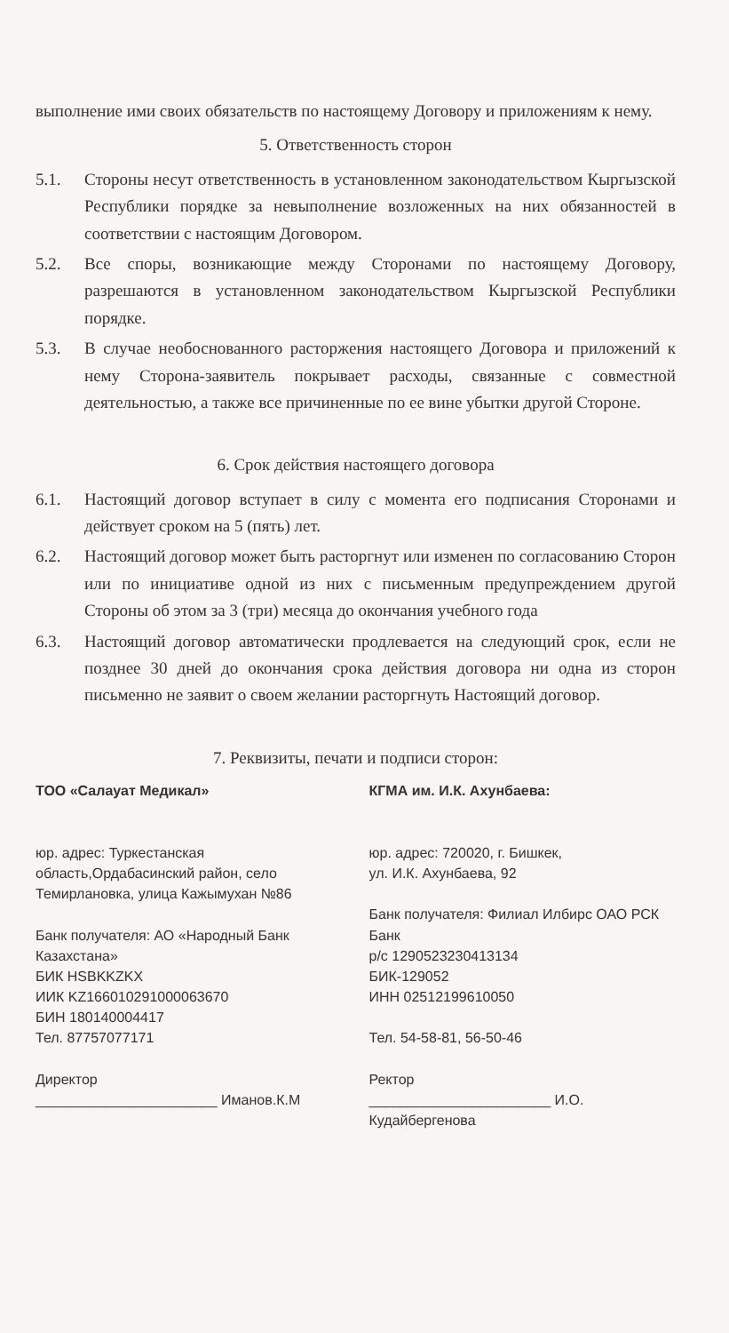выполнение ими своих обязательств по настоящему Договору и приложениям к нему.
5. Ответственность сторон
5.1. Стороны несут ответственность в установленном законодательством Кыргызской Республики порядке за невыполнение возложенных на них обязанностей в соответствии с настоящим Договором.
5.2. Все споры, возникающие между Сторонами по настоящему Договору, разрешаются в установленном законодательством Кыргызской Республики порядке.
5.3. В случае необоснованного расторжения настоящего Договора и приложений к нему Сторона-заявитель покрывает расходы, связанные с совместной деятельностью, а также все причиненные по ее вине убытки другой Стороне.
6. Срок действия настоящего договора
6.1. Настоящий договор вступает в силу с момента его подписания Сторонами и действует сроком на 5 (пять) лет.
6.2. Настоящий договор может быть расторгнут или изменен по согласованию Сторон или по инициативе одной из них с письменным предупреждением другой Стороны об этом за 3 (три) месяца до окончания учебного года
6.3. Настоящий договор автоматически продлевается на следующий срок, если не позднее 30 дней до окончания срока действия договора ни одна из сторон письменно не заявит о своем желании расторгнуть Настоящий договор.
7. Реквизиты, печати и подписи сторон:
ТОО «Салауат Медикал»
юр. адрес: Туркестанская область,Ордабасинский район, село Темирлановка, улица Кажымухан №86
Банк получателя: АО «Народный Банк Казахстана»
БИК HSBKKZKX
ИИК KZ166010291000063670
БИН 180140004417
Тел. 87757077171
Директор
_______________________ Иманов.К.М
КГМА им. И.К. Ахунбаева:
юр. адрес: 720020, г. Бишкек,
ул. И.К. Ахунбаева, 92
Банк получателя: Филиал Илбирс ОАО РСК Банк
р/с 1290523230413134
БИК-129052
ИНН 02512199610050
Тел. 54-58-81, 56-50-46
Ректор
_______________________ И.О. Кудайбергенова